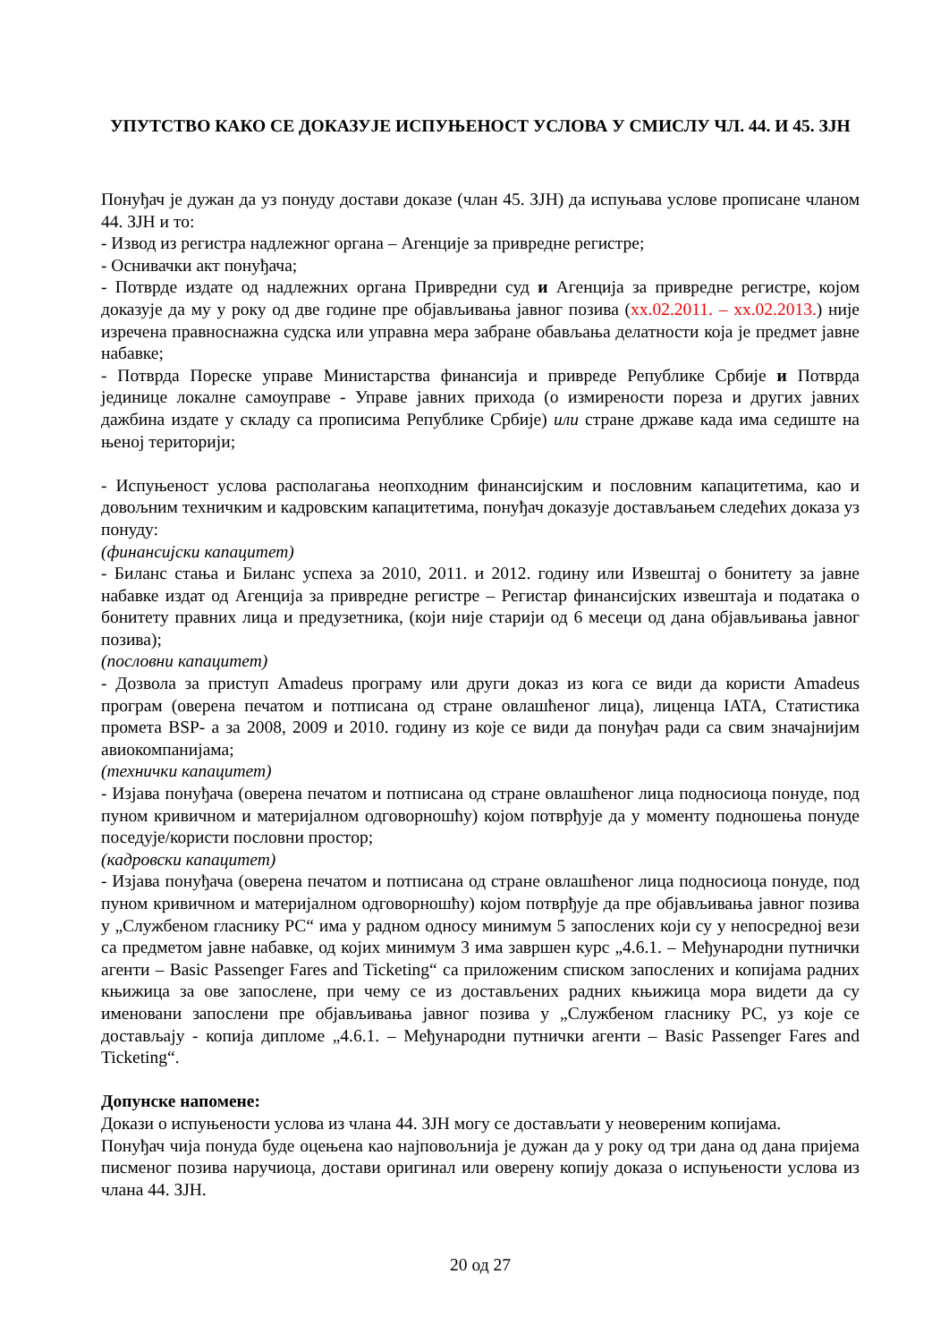УПУТСТВО КАКО СЕ ДОКАЗУЈЕ ИСПУЊЕНОСТ УСЛОВА У СМИСЛУ ЧЛ. 44. И 45. ЗЈН
Понуђач је дужан да уз понуду достави доказе (члан 45. ЗЈН) да испуњава услове прописане чланом 44. ЗЈН и то:
- Извод из регистра надлежног органа – Агенције за привредне регистре;
- Оснивачки акт понуђача;
- Потврде издате од надлежних органа Привредни суд и Агенција за привредне регистре, којом доказује да му у року од две године пре објављивања јавног позива (хх.02.2011. – хх.02.2013.) није изречена правноснажна судска или управна мера забране обављања делатности која је предмет јавне набавке;
- Потврда Пореске управе Министарства финансија и привреде Републике Србије и Потврда јединице локалне самоуправе - Управе јавних прихода (о измирености пореза и других јавних дажбина издате у складу са прописима Републике Србије) или стране државе када има седиште на њеној територији;
- Испуњеност услова располагања неопходним финансијским и пословним капацитетима, као и довољним техничким и кадровским капацитетима, понуђач доказује достављањем следећих доказа уз понуду:
(финансијски капацитет)
- Биланс стања и Биланс успеха за 2010, 2011. и 2012. годину или Извештај о бонитету за јавне набавке издат од Агенција за привредне регистре – Регистар финансијских извештаја и података о бонитету правних лица и предузетника, (који није старији од 6 месеци од дана објављивања јавног позива);
(пословни капацитет)
- Дозвола за приступ Amadeus програму или други доказ из кога се види да користи Amadeus програм (оверена печатом и потписана од стране овлашћеног лица), лиценца IATA, Статистика промета BSP- а за 2008, 2009 и 2010. годину из које се види да понуђач ради са свим значајнијим авиокомпанијама;
(технички капацитет)
- Изјава понуђача (оверена печатом и потписана од стране овлашћеног лица подносиоца понуде, под пуном кривичном и материјалном одговорношћу) којом потврђује да у моменту подношења понуде поседује/користи пословни простор;
(кадровски капацитет)
- Изјава понуђача (оверена печатом и потписана од стране овлашћеног лица подносиоца понуде, под пуном кривичном и материјалном одговорношћу) којом потврђује да пре објављивања јавног позива у „Службеном гласнику РС“ има у радном односу минимум 5 запослених који су у непосредној вези са предметом јавне набавке, од којих минимум 3 има завршен курс „4.6.1. – Међународни путнички агенти – Basic Passenger Fares and Ticketing“ са приложеним списком запослених и копијама радних књижица за ове запослене, при чему се из достављених радних књижица мора видети да су именовани запослени пре објављивања јавног позива у „Службеном гласнику РС, уз које се достављају - копија дипломе „4.6.1. – Међународни путнички агенти – Basic Passenger Fares and Ticketing“.
Допунске напомене:
Докази о испуњености услова из члана 44. ЗЈН могу се достављати у неовереним копијама.
Понуђач чија понуда буде оцењена као најповољнија је дужан да у року од три дана од дана пријема писменог позива наручиоца, достави оригинал или оверену копију доказа о испуњености услова из члана 44. ЗЈН.
20 од 27